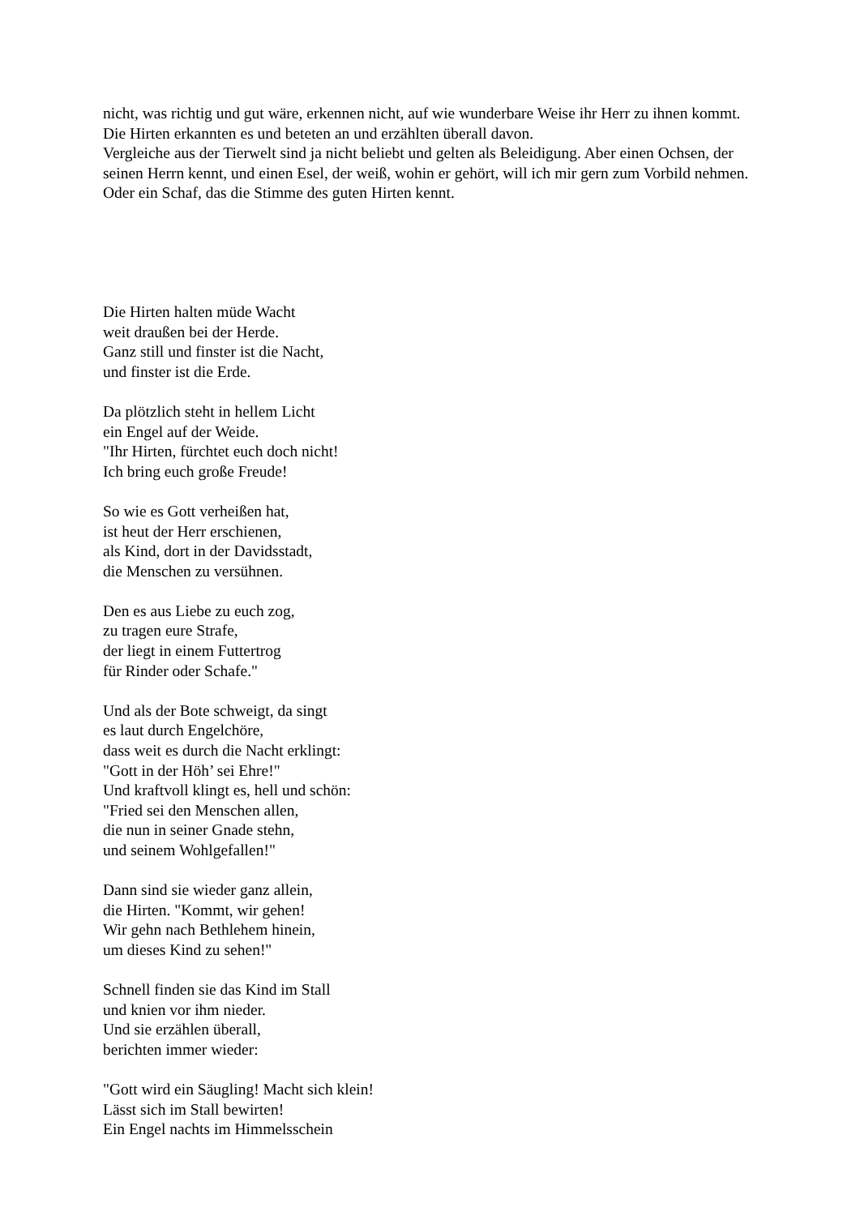nicht, was richtig und gut wäre, erkennen nicht, auf wie wunderbare Weise ihr Herr zu ihnen kommt. Die Hirten erkannten es und beteten an und erzählten überall davon.
Vergleiche aus der Tierwelt sind ja nicht beliebt und gelten als Beleidigung. Aber einen Ochsen, der seinen Herrn kennt, und einen Esel, der weiß, wohin er gehört, will ich mir gern zum Vorbild nehmen. Oder ein Schaf, das die Stimme des guten Hirten kennt.
Die Hirten halten müde Wacht
weit draußen bei der Herde.
Ganz still und finster ist die Nacht,
und finster ist die Erde.
Da plötzlich steht in hellem Licht
ein Engel auf der Weide.
"Ihr Hirten, fürchtet euch doch nicht!
Ich bring euch große Freude!
So wie es Gott verheißen hat,
ist heut der Herr erschienen,
als Kind, dort in der Davidsstadt,
die Menschen zu versühnen.
Den es aus Liebe zu euch zog,
zu tragen eure Strafe,
der liegt in einem Futtertrog
für Rinder oder Schafe."
Und als der Bote schweigt, da singt
es laut durch Engelchöre,
dass weit es durch die Nacht erklingt:
"Gott in der Höh’ sei Ehre!"
Und kraftvoll klingt es, hell und schön:
"Fried sei den Menschen allen,
die nun in seiner Gnade stehn,
und seinem Wohlgefallen!"
Dann sind sie wieder ganz allein,
die Hirten. "Kommt, wir gehen!
Wir gehn nach Bethlehem hinein,
um dieses Kind zu sehen!"
Schnell finden sie das Kind im Stall
und knien vor ihm nieder.
Und sie erzählen überall,
berichten immer wieder:
"Gott wird ein Säugling! Macht sich klein!
Lässt sich im Stall bewirten!
Ein Engel nachts im Himmelsschein